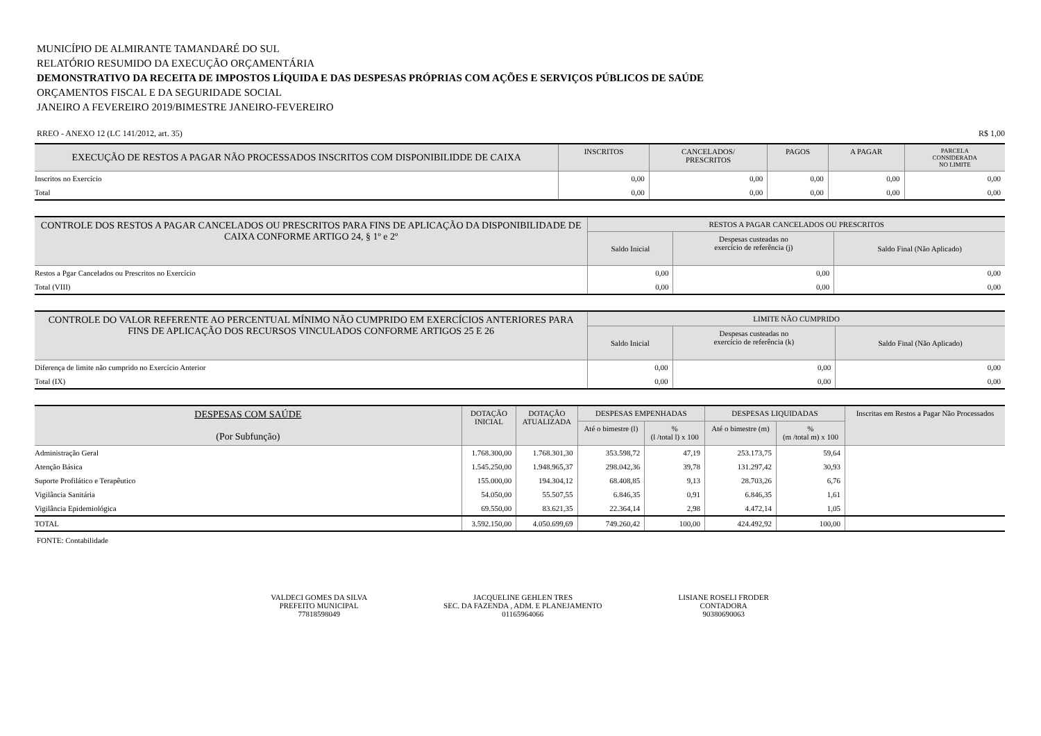MUNICÍPIO DE ALMIRANTE TAMANDARÉ DO SUL
RELATÓRIO RESUMIDO DA EXECUÇÃO ORÇAMENTÁRIA
DEMONSTRATIVO DA RECEITA DE IMPOSTOS LÍQUIDA E DAS DESPESAS PRÓPRIAS COM AÇÕES E SERVIÇOS PÚBLICOS DE SAÚDE
ORÇAMENTOS FISCAL E DA SEGURIDADE SOCIAL
JANEIRO A FEVEREIRO 2019/BIMESTRE JANEIRO-FEVEREIRO
RREO - ANEXO 12 (LC 141/2012, art. 35) R$ 1,00
| EXECUÇÃO DE RESTOS A PAGAR NÃO PROCESSADOS INSCRITOS COM DISPONIBILIDDE DE CAIXA | INSCRITOS | CANCELADOS/ PRESCRITOS | PAGOS | A PAGAR | PARCELA CONSIDERADA NO LIMITE |
| --- | --- | --- | --- | --- | --- |
| Inscritos no Exercício | 0,00 | 0,00 | 0,00 | 0,00 | 0,00 |
| Total | 0,00 | 0,00 | 0,00 | 0,00 | 0,00 |
| CONTROLE DOS RESTOS A PAGAR CANCELADOS OU PRESCRITOS PARA FINS DE APLICAÇÃO DA DISPONIBILIDADE DE CAIXA CONFORME ARTIGO 24, § 1º e 2º | RESTOS A PAGAR CANCELADOS OU PRESCRITOS | | |
| --- | --- | --- | --- |
| | Saldo Inicial | Despesas custeadas no exercício de referência (j) | Saldo Final (Não Aplicado) |
| Restos a Pgar Cancelados ou Prescritos no Exercício | 0,00 | 0,00 | 0,00 |
| Total (VIII) | 0,00 | 0,00 | 0,00 |
| CONTROLE DO VALOR REFERENTE AO PERCENTUAL MÍNIMO NÃO CUMPRIDO EM EXERCÍCIOS ANTERIORES PARA FINS DE APLICAÇÃO DOS RECURSOS VINCULADOS CONFORME ARTIGOS 25 E 26 | LIMITE NÃO CUMPRIDO | | |
| --- | --- | --- | --- |
| | Saldo Inicial | Despesas custeadas no exercício de referência (k) | Saldo Final (Não Aplicado) |
| Diferença de limite não cumprido no Exercício Anterior | 0,00 | 0,00 | 0,00 |
| Total (IX) | 0,00 | 0,00 | 0,00 |
| DESPESAS COM SAÚDE (Por Subfunção) | DOTAÇÃO INICIAL | DOTAÇÃO ATUALIZADA | DESPESAS EMPENHADAS | | DESPESAS LIQUIDADAS | | Inscritas em Restos a Pagar Não Processados |
| --- | --- | --- | --- | --- | --- | --- | --- |
| | | | Até o bimestre (l) | % (l /total l) x 100 | Até o bimestre (m) | % (m /total m) x 100 | |
| Administração Geral | 1.768.300,00 | 1.768.301,30 | 353.598,72 | 47,19 | 253.173,75 | 59,64 | |
| Atenção Básica | 1.545.250,00 | 1.948.965,37 | 298.042,36 | 39,78 | 131.297,42 | 30,93 | |
| Suporte Profilático e Terapêutico | 155.000,00 | 194.304,12 | 68.408,85 | 9,13 | 28.703,26 | 6,76 | |
| Vigilância Sanitária | 54.050,00 | 55.507,55 | 6.846,35 | 0,91 | 6.846,35 | 1,61 | |
| Vigilância Epidemiológica | 69.550,00 | 83.621,35 | 22.364,14 | 2,98 | 4.472,14 | 1,05 | |
| TOTAL | 3.592.150,00 | 4.050.699,69 | 749.260,42 | 100,00 | 424.492,92 | 100,00 | |
FONTE: Contabilidade
VALDECI GOMES DA SILVA
PREFEITO MUNICIPAL
77818598049
JACQUELINE GEHLEN TRES
SEC. DA FAZENDA , ADM. E PLANEJAMENTO
01165964066
LISIANE ROSELI FRODER
CONTADORA
90380690063